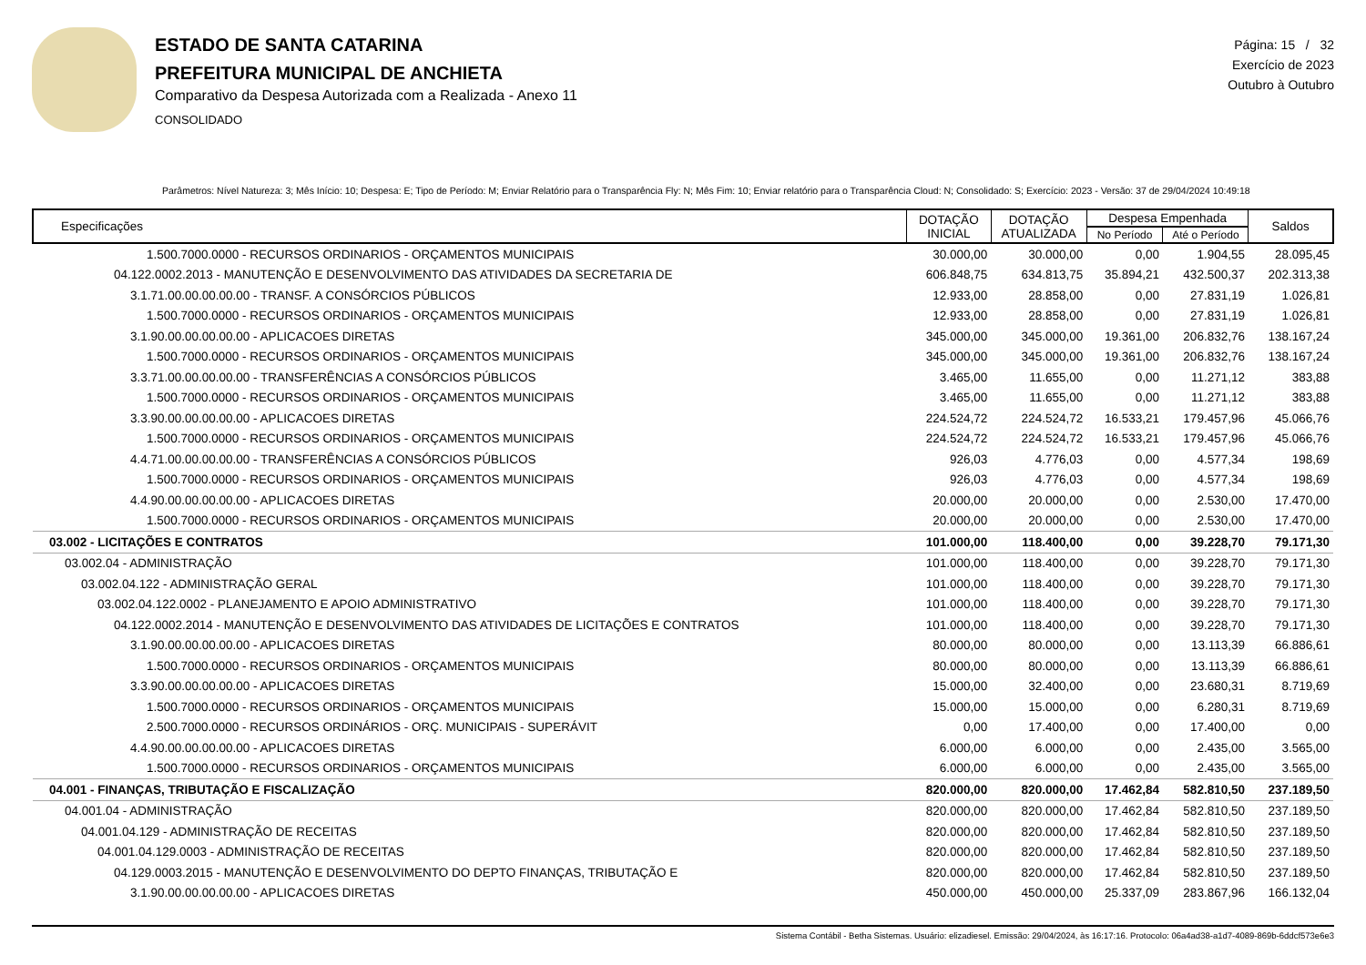ESTADO DE SANTA CATARINA
PREFEITURA MUNICIPAL DE ANCHIETA
Comparativo da Despesa Autorizada com a Realizada - Anexo 11
CONSOLIDADO
Página: 15 / 32
Exercício de 2023
Outubro à Outubro
Parâmetros: Nível Natureza: 3; Mês Início: 10; Despesa: E; Tipo de Período: M; Enviar Relatório para o Transparência Fly: N; Mês Fim: 10; Enviar relatório para o Transparência Cloud: N; Consolidado: S; Exercício: 2023 - Versão: 37 de 29/04/2024 10:49:18
| Especificações | DOTAÇÃO INICIAL | DOTAÇÃO ATUALIZADA | Despesa Empenhada | | Saldos |
| --- | --- | --- | --- | --- | --- |
| | | | No Período | Até o Período | |
| 1.500.7000.0000 - RECURSOS ORDINARIOS - ORÇAMENTOS MUNICIPAIS | 30.000,00 | 30.000,00 | 0,00 | 1.904,55 | 28.095,45 |
| 04.122.0002.2013 - MANUTENÇÃO E DESENVOLVIMENTO DAS ATIVIDADES DA SECRETARIA DE | 606.848,75 | 634.813,75 | 35.894,21 | 432.500,37 | 202.313,38 |
| 3.1.71.00.00.00.00.00 - TRANSF. A CONSÓRCIOS PÚBLICOS | 12.933,00 | 28.858,00 | 0,00 | 27.831,19 | 1.026,81 |
| 1.500.7000.0000 - RECURSOS ORDINARIOS - ORÇAMENTOS MUNICIPAIS | 12.933,00 | 28.858,00 | 0,00 | 27.831,19 | 1.026,81 |
| 3.1.90.00.00.00.00.00 - APLICACOES DIRETAS | 345.000,00 | 345.000,00 | 19.361,00 | 206.832,76 | 138.167,24 |
| 1.500.7000.0000 - RECURSOS ORDINARIOS - ORÇAMENTOS MUNICIPAIS | 345.000,00 | 345.000,00 | 19.361,00 | 206.832,76 | 138.167,24 |
| 3.3.71.00.00.00.00.00 - TRANSFERÊNCIAS A CONSÓRCIOS PÚBLICOS | 3.465,00 | 11.655,00 | 0,00 | 11.271,12 | 383,88 |
| 1.500.7000.0000 - RECURSOS ORDINARIOS - ORÇAMENTOS MUNICIPAIS | 3.465,00 | 11.655,00 | 0,00 | 11.271,12 | 383,88 |
| 3.3.90.00.00.00.00.00 - APLICACOES DIRETAS | 224.524,72 | 224.524,72 | 16.533,21 | 179.457,96 | 45.066,76 |
| 1.500.7000.0000 - RECURSOS ORDINARIOS - ORÇAMENTOS MUNICIPAIS | 224.524,72 | 224.524,72 | 16.533,21 | 179.457,96 | 45.066,76 |
| 4.4.71.00.00.00.00.00 - TRANSFERÊNCIAS A CONSÓRCIOS PÚBLICOS | 926,03 | 4.776,03 | 0,00 | 4.577,34 | 198,69 |
| 1.500.7000.0000 - RECURSOS ORDINARIOS - ORÇAMENTOS MUNICIPAIS | 926,03 | 4.776,03 | 0,00 | 4.577,34 | 198,69 |
| 4.4.90.00.00.00.00.00 - APLICACOES DIRETAS | 20.000,00 | 20.000,00 | 0,00 | 2.530,00 | 17.470,00 |
| 1.500.7000.0000 - RECURSOS ORDINARIOS - ORÇAMENTOS MUNICIPAIS | 20.000,00 | 20.000,00 | 0,00 | 2.530,00 | 17.470,00 |
| 03.002 - LICITAÇÕES E CONTRATOS | 101.000,00 | 118.400,00 | 0,00 | 39.228,70 | 79.171,30 |
| 03.002.04 - ADMINISTRAÇÃO | 101.000,00 | 118.400,00 | 0,00 | 39.228,70 | 79.171,30 |
| 03.002.04.122 - ADMINISTRAÇÃO GERAL | 101.000,00 | 118.400,00 | 0,00 | 39.228,70 | 79.171,30 |
| 03.002.04.122.0002 - PLANEJAMENTO E APOIO ADMINISTRATIVO | 101.000,00 | 118.400,00 | 0,00 | 39.228,70 | 79.171,30 |
| 04.122.0002.2014 - MANUTENÇÃO E DESENVOLVIMENTO DAS ATIVIDADES DE LICITAÇÕES E CONTRATOS | 101.000,00 | 118.400,00 | 0,00 | 39.228,70 | 79.171,30 |
| 3.1.90.00.00.00.00.00 - APLICACOES DIRETAS | 80.000,00 | 80.000,00 | 0,00 | 13.113,39 | 66.886,61 |
| 1.500.7000.0000 - RECURSOS ORDINARIOS - ORÇAMENTOS MUNICIPAIS | 80.000,00 | 80.000,00 | 0,00 | 13.113,39 | 66.886,61 |
| 3.3.90.00.00.00.00.00 - APLICACOES DIRETAS | 15.000,00 | 32.400,00 | 0,00 | 23.680,31 | 8.719,69 |
| 1.500.7000.0000 - RECURSOS ORDINARIOS - ORÇAMENTOS MUNICIPAIS | 15.000,00 | 15.000,00 | 0,00 | 6.280,31 | 8.719,69 |
| 2.500.7000.0000 - RECURSOS ORDINÁRIOS - ORÇ. MUNICIPAIS - SUPERÁVIT | 0,00 | 17.400,00 | 0,00 | 17.400,00 | 0,00 |
| 4.4.90.00.00.00.00.00 - APLICACOES DIRETAS | 6.000,00 | 6.000,00 | 0,00 | 2.435,00 | 3.565,00 |
| 1.500.7000.0000 - RECURSOS ORDINARIOS - ORÇAMENTOS MUNICIPAIS | 6.000,00 | 6.000,00 | 0,00 | 2.435,00 | 3.565,00 |
| 04.001 - FINANÇAS, TRIBUTAÇÃO E FISCALIZAÇÃO | 820.000,00 | 820.000,00 | 17.462,84 | 582.810,50 | 237.189,50 |
| 04.001.04 - ADMINISTRAÇÃO | 820.000,00 | 820.000,00 | 17.462,84 | 582.810,50 | 237.189,50 |
| 04.001.04.129 - ADMINISTRAÇÃO DE RECEITAS | 820.000,00 | 820.000,00 | 17.462,84 | 582.810,50 | 237.189,50 |
| 04.001.04.129.0003 - ADMINISTRAÇÃO DE RECEITAS | 820.000,00 | 820.000,00 | 17.462,84 | 582.810,50 | 237.189,50 |
| 04.129.0003.2015 - MANUTENÇÃO E DESENVOLVIMENTO DO DEPTO FINANÇAS, TRIBUTAÇÃO E | 820.000,00 | 820.000,00 | 17.462,84 | 582.810,50 | 237.189,50 |
| 3.1.90.00.00.00.00.00 - APLICACOES DIRETAS | 450.000,00 | 450.000,00 | 25.337,09 | 283.867,96 | 166.132,04 |
Sistema Contábil - Betha Sistemas. Usuário: elizadiesel. Emissão: 29/04/2024, às 16:17:16. Protocolo: 06a4ad38-a1d7-4089-869b-6ddcf573e6e3